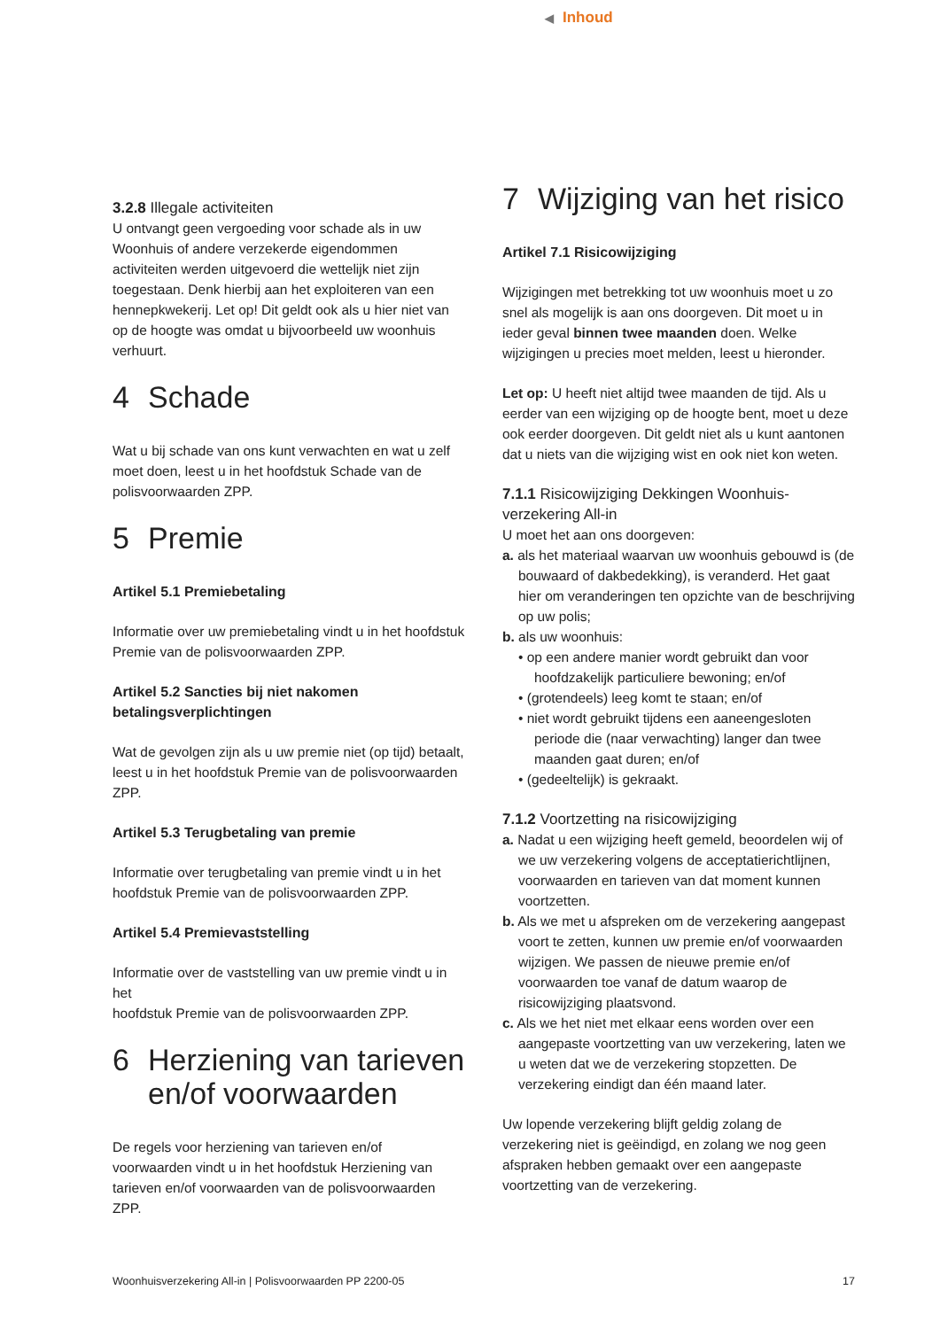◀ Inhoud
3.2.8 Illegale activiteiten
U ontvangt geen vergoeding voor schade als in uw Woonhuis of andere verzekerde eigendommen activiteiten werden uitgevoerd die wettelijk niet zijn toegestaan. Denk hierbij aan het exploiteren van een hennepkwekerij. Let op! Dit geldt ook als u hier niet van op de hoogte was omdat u bijvoorbeeld uw woonhuis verhuurt.
4 Schade
Wat u bij schade van ons kunt verwachten en wat u zelf moet doen, leest u in het hoofdstuk Schade van de polisvoorwaarden ZPP.
5 Premie
Artikel 5.1 Premiebetaling
Informatie over uw premiebetaling vindt u in het hoofdstuk Premie van de polisvoorwaarden ZPP.
Artikel 5.2 Sancties bij niet nakomen betalingsverplichtingen
Wat de gevolgen zijn als u uw premie niet (op tijd) betaalt, leest u in het hoofdstuk Premie van de polisvoorwaarden ZPP.
Artikel 5.3 Terugbetaling van premie
Informatie over terugbetaling van premie vindt u in het hoofdstuk Premie van de polisvoorwaarden ZPP.
Artikel 5.4 Premievaststelling
Informatie over de vaststelling van uw premie vindt u in het
hoofdstuk Premie van de polisvoorwaarden ZPP.
6 Herziening van tarieven en/of voorwaarden
De regels voor herziening van tarieven en/of voorwaarden vindt u in het hoofdstuk Herziening van tarieven en/of voorwaarden van de polisvoorwaarden ZPP.
7 Wijziging van het risico
Artikel 7.1 Risicowijziging
Wijzigingen met betrekking tot uw woonhuis moet u zo snel als mogelijk is aan ons doorgeven. Dit moet u in ieder geval binnen twee maanden doen. Welke wijzigingen u precies moet melden, leest u hieronder.
Let op: U heeft niet altijd twee maanden de tijd. Als u eerder van een wijziging op de hoogte bent, moet u deze ook eerder doorgeven. Dit geldt niet als u kunt aantonen dat u niets van die wijziging wist en ook niet kon weten.
7.1.1 Risicowijziging Dekkingen Woonhuis-verzekering All-in
U moet het aan ons doorgeven:
a. als het materiaal waarvan uw woonhuis gebouwd is (de bouwaard of dakbedekking), is veranderd. Het gaat hier om veranderingen ten opzichte van de beschrijving op uw polis;
b. als uw woonhuis:
• op een andere manier wordt gebruikt dan voor hoofdzakelijk particuliere bewoning; en/of
• (grotendeels) leeg komt te staan; en/of
• niet wordt gebruikt tijdens een aaneengesloten periode die (naar verwachting) langer dan twee maanden gaat duren; en/of
• (gedeeltelijk) is gekraakt.
7.1.2 Voortzetting na risicowijziging
a. Nadat u een wijziging heeft gemeld, beoordelen wij of we uw verzekering volgens de acceptatierichtlijnen, voorwaarden en tarieven van dat moment kunnen voortzetten.
b. Als we met u afspreken om de verzekering aangepast voort te zetten, kunnen uw premie en/of voorwaarden wijzigen. We passen de nieuwe premie en/of voorwaarden toe vanaf de datum waarop de risicowijziging plaatsvond.
c. Als we het niet met elkaar eens worden over een aangepaste voortzetting van uw verzekering, laten we u weten dat we de verzekering stopzetten. De verzekering eindigt dan één maand later.
Uw lopende verzekering blijft geldig zolang de verzekering niet is geëindigd, en zolang we nog geen afspraken hebben gemaakt over een aangepaste voortzetting van de verzekering.
Woonhuisverzekering All-in | Polisvoorwaarden PP 2200-05 17